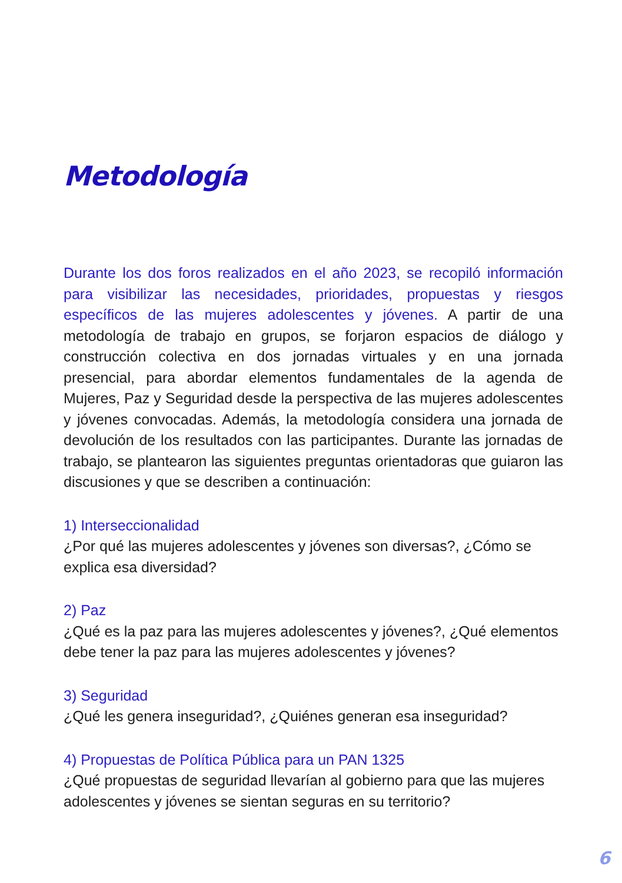Metodología
Durante los dos foros realizados en el año 2023, se recopiló información para visibilizar las necesidades, prioridades, propuestas y riesgos específicos de las mujeres adolescentes y jóvenes. A partir de una metodología de trabajo en grupos, se forjaron espacios de diálogo y construcción colectiva en dos jornadas virtuales y en una jornada presencial, para abordar elementos fundamentales de la agenda de Mujeres, Paz y Seguridad desde la perspectiva de las mujeres adolescentes y jóvenes convocadas. Además, la metodología considera una jornada de devolución de los resultados con las participantes. Durante las jornadas de trabajo, se plantearon las siguientes preguntas orientadoras que guiaron las discusiones y que se describen a continuación:
1) Interseccionalidad
¿Por qué las mujeres adolescentes y jóvenes son diversas?, ¿Cómo se explica esa diversidad?
2) Paz
¿Qué es la paz para las mujeres adolescentes y jóvenes?, ¿Qué elementos debe tener la paz para las mujeres adolescentes y jóvenes?
3) Seguridad
¿Qué les genera inseguridad?, ¿Quiénes generan esa inseguridad?
4) Propuestas de Política Pública para un PAN 1325
¿Qué propuestas de seguridad llevarían al gobierno para que las mujeres adolescentes y jóvenes se sientan seguras en su territorio?
6